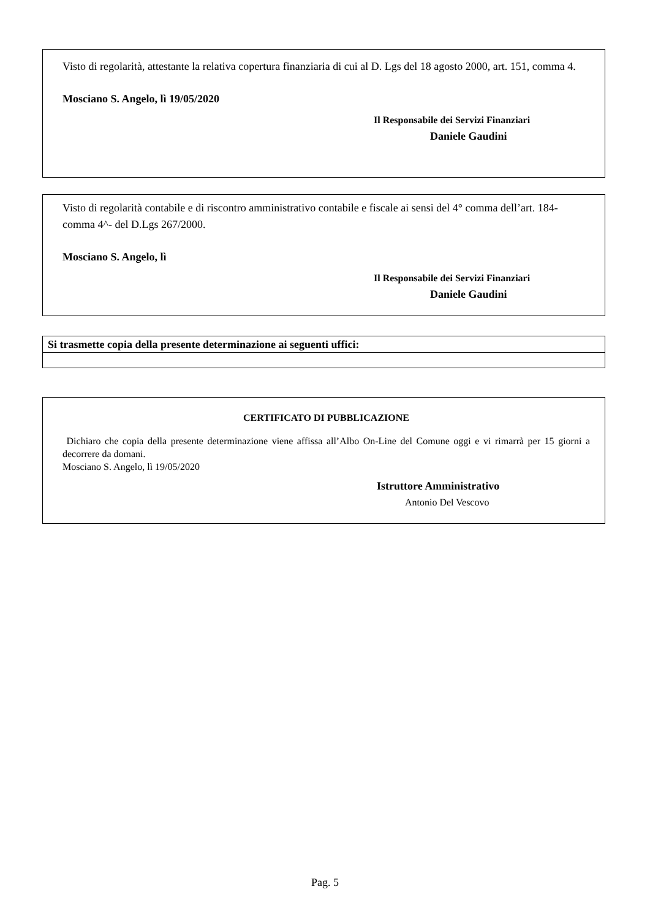Visto di regolarità, attestante la relativa copertura finanziaria di cui al D. Lgs del 18 agosto 2000, art. 151, comma 4.
Mosciano S. Angelo, lì 19/05/2020
Il Responsabile dei Servizi Finanziari
Daniele Gaudini
Visto di regolarità contabile e di riscontro amministrativo contabile e fiscale ai sensi del 4° comma dell’art. 184- comma 4^- del D.Lgs 267/2000.
Mosciano S. Angelo, lì
Il Responsabile dei Servizi Finanziari
Daniele Gaudini
| Si trasmette copia della presente determinazione ai seguenti uffici: |
| --- |
CERTIFICATO DI PUBBLICAZIONE
Dichiaro che copia della presente determinazione viene affissa all’Albo On-Line del Comune oggi e vi rimarrà per 15 giorni a decorrere da domani.
Mosciano S. Angelo, lì 19/05/2020
Istruttore Amministrativo
Antonio Del Vescovo
Pag. 5